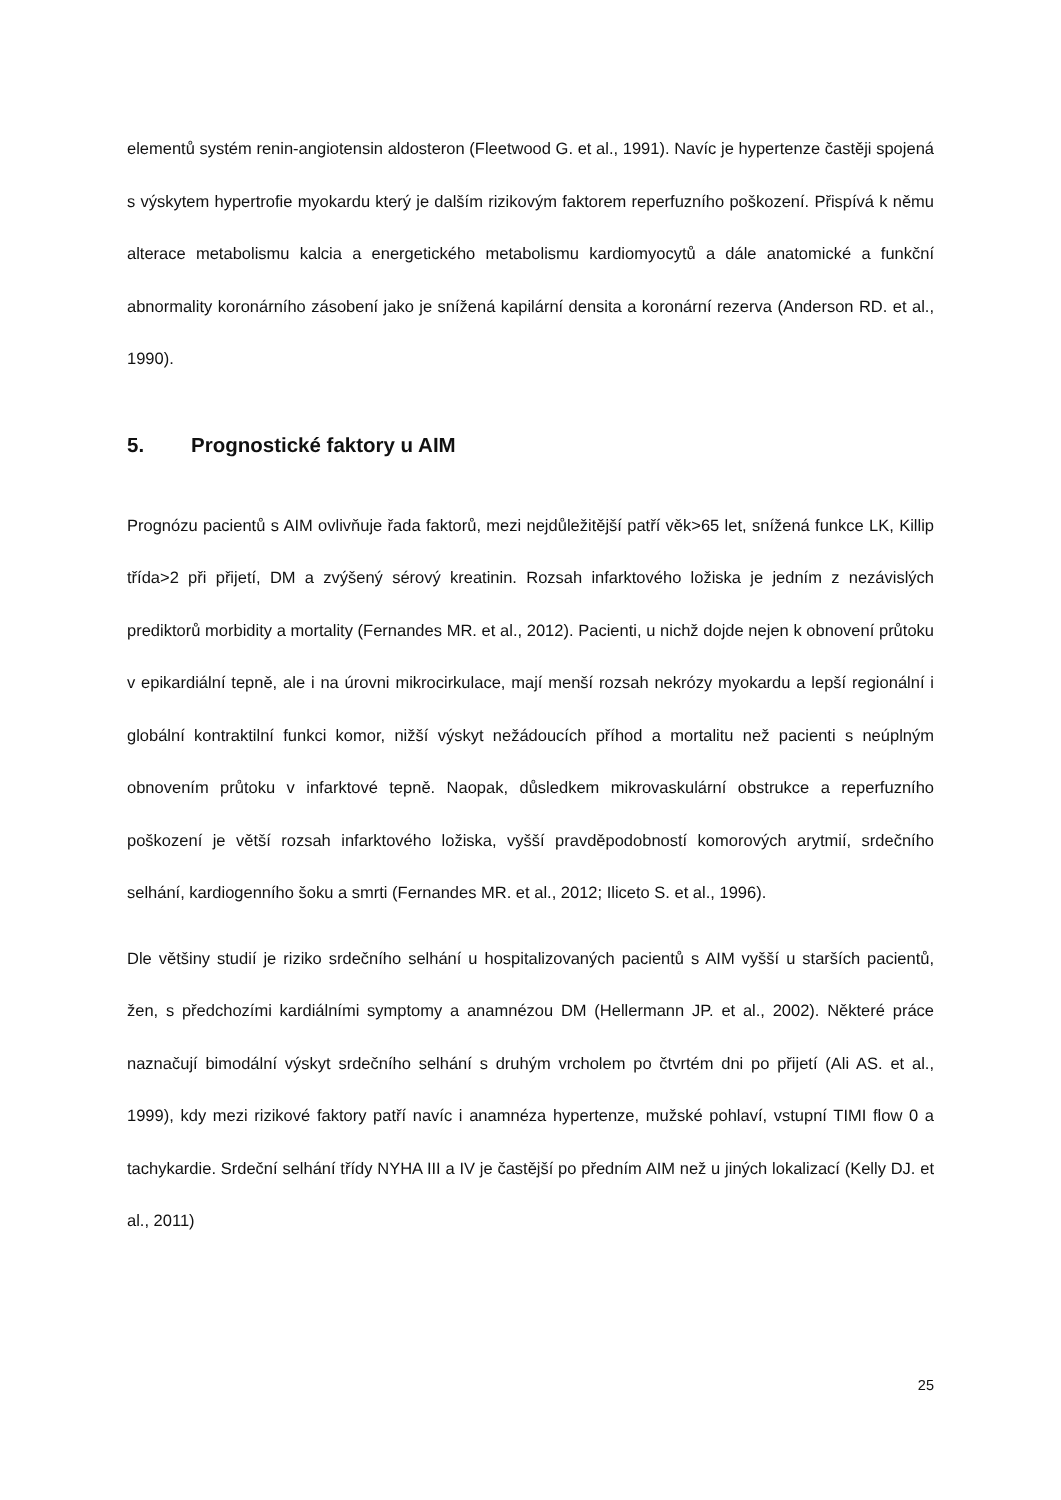elementů systém renin-angiotensin aldosteron (Fleetwood G. et al., 1991). Navíc je hypertenze častěji spojená s výskytem hypertrofie myokardu který je dalším rizikovým faktorem reperfuzního poškození. Přispívá k němu alterace metabolismu kalcia a energetického metabolismu kardiomyocytů a dále anatomické a funkční abnormality koronárního zásobení jako je snížená kapilární densita a koronární rezerva (Anderson RD. et al., 1990).
5. Prognostické faktory u AIM
Prognózu pacientů s AIM ovlivňuje řada faktorů, mezi nejdůležitější patří věk>65 let, snížená funkce LK, Killip třída>2 při přijetí, DM a zvýšený sérový kreatinin. Rozsah infarktového ložiska je jedním z nezávislých prediktorů morbidity a mortality (Fernandes MR. et al., 2012). Pacienti, u nichž dojde nejen k obnovení průtoku v epikardiální tepně, ale i na úrovni mikrocirkulace, mají menší rozsah nekrózy myokardu a lepší regionální i globální kontraktilní funkci komor, nižší výskyt nežádoucích příhod a mortalitu než pacienti s neúplným obnovením průtoku v infarktové tepně. Naopak, důsledkem mikrovaskulární obstrukce a reperfuzního poškození je větší rozsah infarktového ložiska, vyšší pravděpodobností komorových arytmií, srdečního selhání, kardiogenního šoku a smrti (Fernandes MR. et al., 2012; Iliceto S. et al., 1996).
Dle většiny studií je riziko srdečního selhání u hospitalizovaných pacientů s AIM vyšší u starších pacientů, žen, s předchozími kardiálními symptomy a anamnézou DM (Hellermann JP. et al., 2002). Některé práce naznačují bimodální výskyt srdečního selhání s druhým vrcholem po čtvrtém dni po přijetí (Ali AS. et al., 1999), kdy mezi rizikové faktory patří navíc i anamnéza hypertenze, mužské pohlaví, vstupní TIMI flow 0 a tachykardie. Srdeční selhání třídy NYHA III a IV je častější po předním AIM než u jiných lokalizací (Kelly DJ. et al., 2011)
25